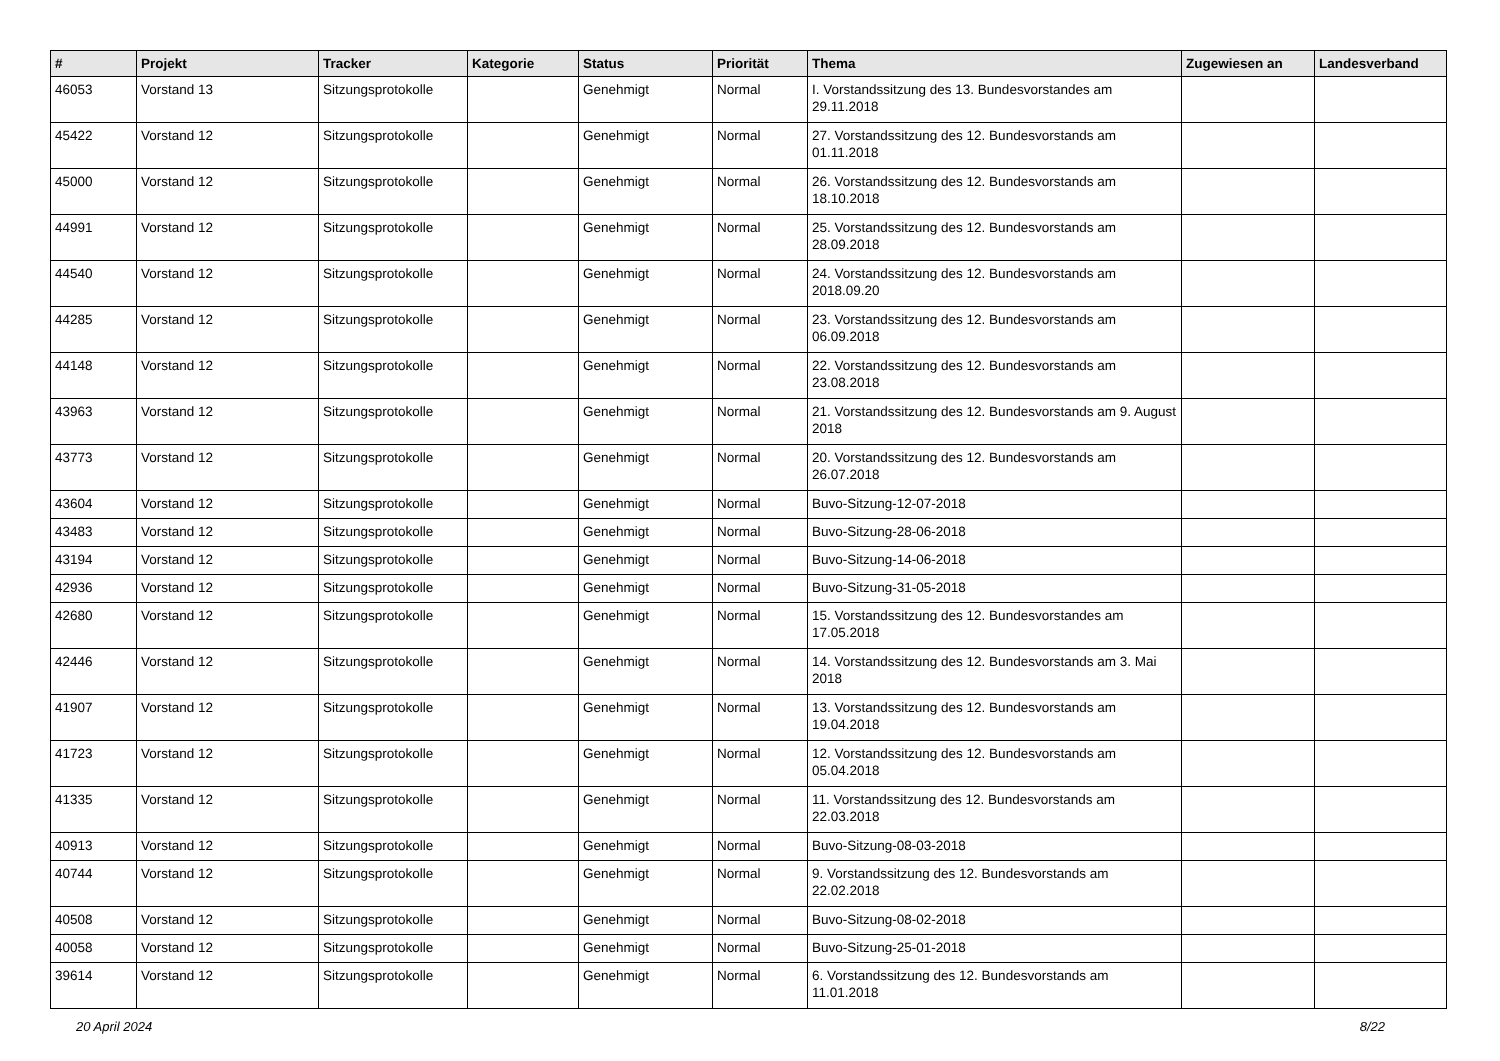| # | Projekt | Tracker | Kategorie | Status | Priorität | Thema | Zugewiesen an | Landesverband |
| --- | --- | --- | --- | --- | --- | --- | --- | --- |
| 46053 | Vorstand 13 | Sitzungsprotokolle | | Genehmigt | Normal | I. Vorstandssitzung des 13. Bundesvorstandes am 29.11.2018 | | |
| 45422 | Vorstand 12 | Sitzungsprotokolle | | Genehmigt | Normal | 27. Vorstandssitzung des 12. Bundesvorstands am 01.11.2018 | | |
| 45000 | Vorstand 12 | Sitzungsprotokolle | | Genehmigt | Normal | 26. Vorstandssitzung des 12. Bundesvorstands am 18.10.2018 | | |
| 44991 | Vorstand 12 | Sitzungsprotokolle | | Genehmigt | Normal | 25. Vorstandssitzung des 12. Bundesvorstands am 28.09.2018 | | |
| 44540 | Vorstand 12 | Sitzungsprotokolle | | Genehmigt | Normal | 24. Vorstandssitzung des 12. Bundesvorstands am 2018.09.20 | | |
| 44285 | Vorstand 12 | Sitzungsprotokolle | | Genehmigt | Normal | 23. Vorstandssitzung des 12. Bundesvorstands am 06.09.2018 | | |
| 44148 | Vorstand 12 | Sitzungsprotokolle | | Genehmigt | Normal | 22. Vorstandssitzung des 12. Bundesvorstands am 23.08.2018 | | |
| 43963 | Vorstand 12 | Sitzungsprotokolle | | Genehmigt | Normal | 21. Vorstandssitzung des 12. Bundesvorstands am 9. August 2018 | | |
| 43773 | Vorstand 12 | Sitzungsprotokolle | | Genehmigt | Normal | 20. Vorstandssitzung des 12. Bundesvorstands am 26.07.2018 | | |
| 43604 | Vorstand 12 | Sitzungsprotokolle | | Genehmigt | Normal | Buvo-Sitzung-12-07-2018 | | |
| 43483 | Vorstand 12 | Sitzungsprotokolle | | Genehmigt | Normal | Buvo-Sitzung-28-06-2018 | | |
| 43194 | Vorstand 12 | Sitzungsprotokolle | | Genehmigt | Normal | Buvo-Sitzung-14-06-2018 | | |
| 42936 | Vorstand 12 | Sitzungsprotokolle | | Genehmigt | Normal | Buvo-Sitzung-31-05-2018 | | |
| 42680 | Vorstand 12 | Sitzungsprotokolle | | Genehmigt | Normal | 15. Vorstandssitzung des 12. Bundesvorstandes am 17.05.2018 | | |
| 42446 | Vorstand 12 | Sitzungsprotokolle | | Genehmigt | Normal | 14. Vorstandssitzung des 12. Bundesvorstands am 3. Mai 2018 | | |
| 41907 | Vorstand 12 | Sitzungsprotokolle | | Genehmigt | Normal | 13. Vorstandssitzung des 12. Bundesvorstands am 19.04.2018 | | |
| 41723 | Vorstand 12 | Sitzungsprotokolle | | Genehmigt | Normal | 12. Vorstandssitzung des 12. Bundesvorstands am 05.04.2018 | | |
| 41335 | Vorstand 12 | Sitzungsprotokolle | | Genehmigt | Normal | 11. Vorstandssitzung des 12. Bundesvorstands am 22.03.2018 | | |
| 40913 | Vorstand 12 | Sitzungsprotokolle | | Genehmigt | Normal | Buvo-Sitzung-08-03-2018 | | |
| 40744 | Vorstand 12 | Sitzungsprotokolle | | Genehmigt | Normal | 9. Vorstandssitzung des 12. Bundesvorstands am 22.02.2018 | | |
| 40508 | Vorstand 12 | Sitzungsprotokolle | | Genehmigt | Normal | Buvo-Sitzung-08-02-2018 | | |
| 40058 | Vorstand 12 | Sitzungsprotokolle | | Genehmigt | Normal | Buvo-Sitzung-25-01-2018 | | |
| 39614 | Vorstand 12 | Sitzungsprotokolle | | Genehmigt | Normal | 6. Vorstandssitzung des 12. Bundesvorstands am 11.01.2018 | | |
20 April 2024 8/22